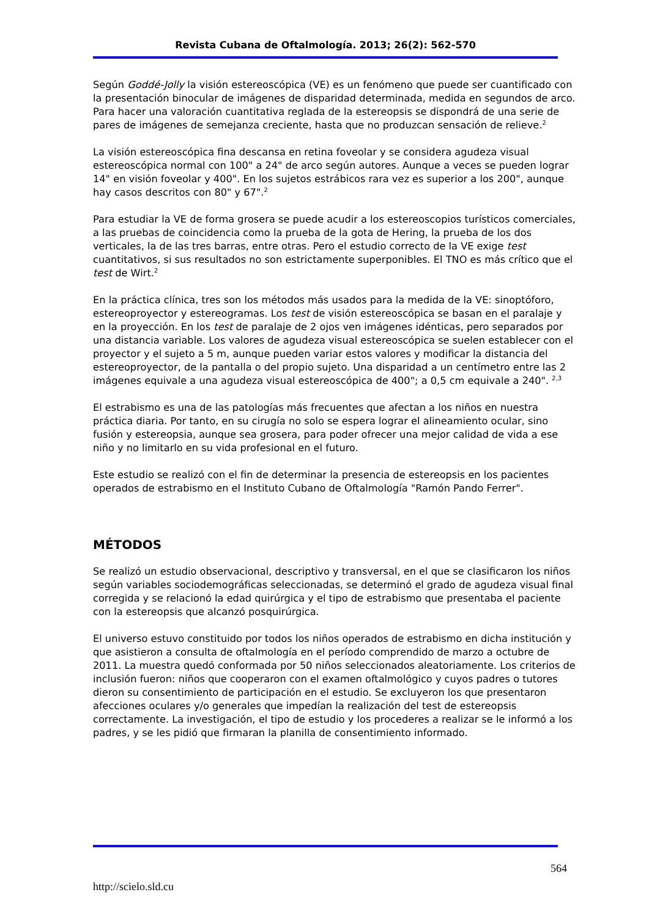Revista Cubana de Oftalmología. 2013; 26(2): 562-570
Según Goddé-Jolly la visión estereoscópica (VE) es un fenómeno que puede ser cuantificado con la presentación binocular de imágenes de disparidad determinada, medida en segundos de arco. Para hacer una valoración cuantitativa reglada de la estereopsis se dispondrá de una serie de pares de imágenes de semejanza creciente, hasta que no produzcan sensación de relieve.<sup>2</sup>
La visión estereoscópica fina descansa en retina foveolar y se considera agudeza visual estereoscópica normal con 100" a 24" de arco según autores. Aunque a veces se pueden lograr 14" en visión foveolar y 400". En los sujetos estrábicos rara vez es superior a los 200", aunque hay casos descritos con 80" y 67".<sup>2</sup>
Para estudiar la VE de forma grosera se puede acudir a los estereoscopios turísticos comerciales, a las pruebas de coincidencia como la prueba de la gota de Hering, la prueba de los dos verticales, la de las tres barras, entre otras. Pero el estudio correcto de la VE exige test cuantitativos, si sus resultados no son estrictamente superponibles. El TNO es más crítico que el test de Wirt.<sup>2</sup>
En la práctica clínica, tres son los métodos más usados para la medida de la VE: sinoptóforo, estereoproyector y estereogramas. Los test de visión estereoscópica se basan en el paralaje y en la proyección. En los test de paralaje de 2 ojos ven imágenes idénticas, pero separados por una distancia variable. Los valores de agudeza visual estereoscópica se suelen establecer con el proyector y el sujeto a 5 m, aunque pueden variar estos valores y modificar la distancia del estereoproyector, de la pantalla o del propio sujeto. Una disparidad a un centímetro entre las 2 imágenes equivale a una agudeza visual estereoscópica de 400"; a 0,5 cm equivale a 240". <sup>2,3</sup>
El estrabismo es una de las patologías más frecuentes que afectan a los niños en nuestra práctica diaria. Por tanto, en su cirugía no solo se espera lograr el alineamiento ocular, sino fusión y estereopsia, aunque sea grosera, para poder ofrecer una mejor calidad de vida a ese niño y no limitarlo en su vida profesional en el futuro.
Este estudio se realizó con el fin de determinar la presencia de estereopsis en los pacientes operados de estrabismo en el Instituto Cubano de Oftalmología "Ramón Pando Ferrer".
MÉTODOS
Se realizó un estudio observacional, descriptivo y transversal, en el que se clasificaron los niños según variables sociodemográficas seleccionadas, se determinó el grado de agudeza visual final corregida y se relacionó la edad quirúrgica y el tipo de estrabismo que presentaba el paciente con la estereopsis que alcanzó posquirúrgica.
El universo estuvo constituido por todos los niños operados de estrabismo en dicha institución y que asistieron a consulta de oftalmología en el período comprendido de marzo a octubre de 2011. La muestra quedó conformada por 50 niños seleccionados aleatoriamente. Los criterios de inclusión fueron: niños que cooperaron con el examen oftalmológico y cuyos padres o tutores dieron su consentimiento de participación en el estudio. Se excluyeron los que presentaron afecciones oculares y/o generales que impedían la realización del test de estereopsis correctamente. La investigación, el tipo de estudio y los procederes a realizar se le informó a los padres, y se les pidió que firmaran la planilla de consentimiento informado.
564
http://scielo.sld.cu